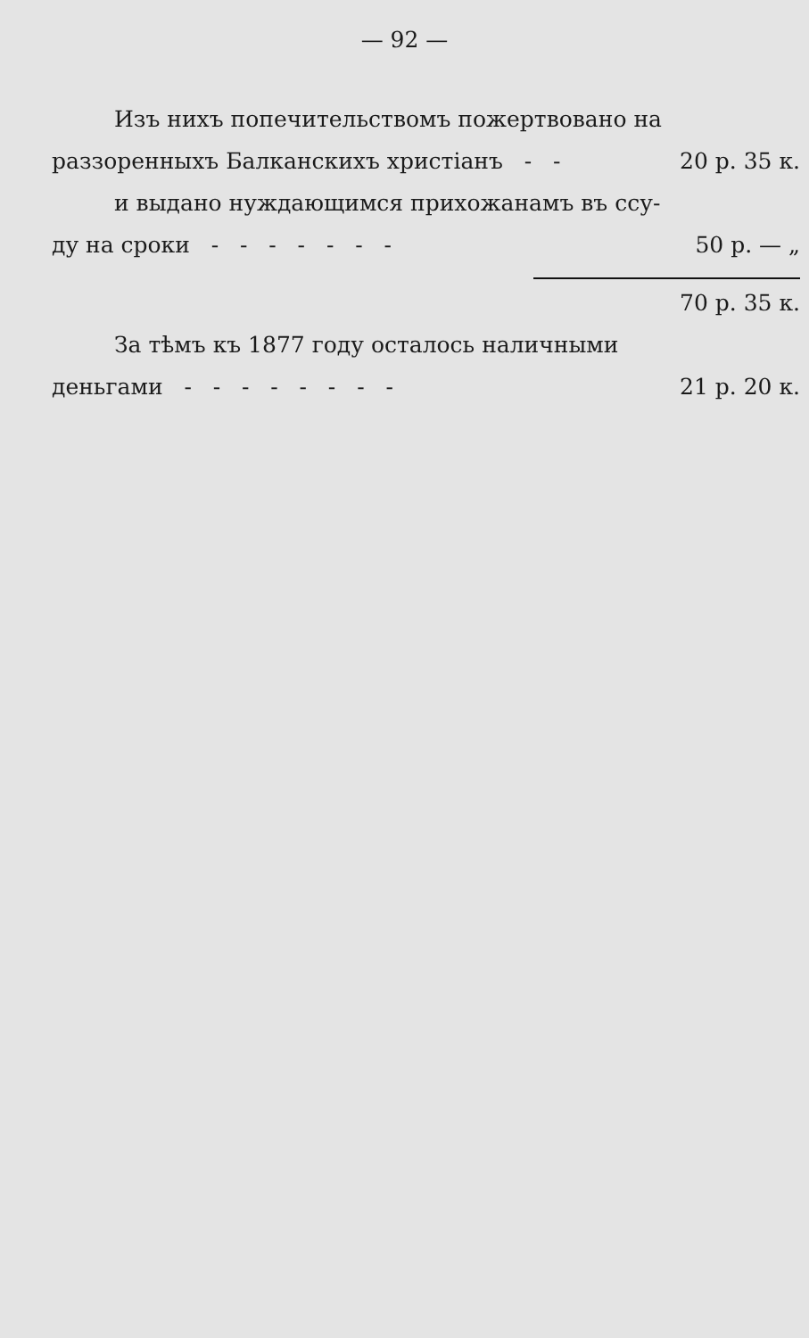— 92 —
Изъ нихъ попечительствомъ пожертвовано на
раззоренныхъ Балканскихъ христіанъ - - 20 р. 35 к.
и выдано нуждающимся прихожанамъ въ ссу-
ду на сроки - - - - - - - 50 р. — „
70 р. 35 к.
За тѣмъ къ 1877 году осталось наличными
деньгами - - - - - - - - 21 р. 20 к.